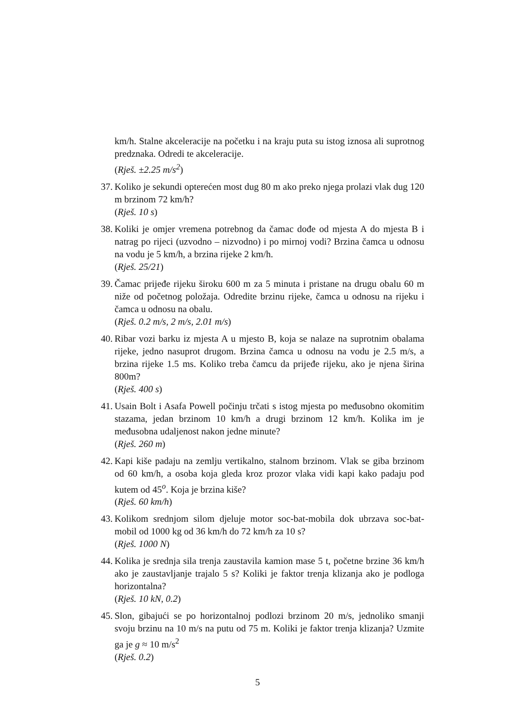km/h. Stalne akceleracije na početku i na kraju puta su istog iznosa ali suprotnog predznaka. Odredi te akceleracije.
(Rješ. ±2.25 m/s<sup>2</sup>)
37. Koliko je sekundi opterećen most dug 80 m ako preko njega prolazi vlak dug 120 m brzinom 72 km/h?
(Rješ. 10 s)
38. Koliki je omjer vremena potrebnog da čamac dođe od mjesta A do mjesta B i natrag po rijeci (uzvodno – nizvodno) i po mirnoj vodi? Brzina čamca u odnosu na vodu je 5 km/h, a brzina rijeke 2 km/h.
(Rješ. 25/21)
39. Čamac prijeđe rijeku široku 600 m za 5 minuta i pristane na drugu obalu 60 m niže od početnog položaja. Odredite brzinu rijeke, čamca u odnosu na rijeku i čamca u odnosu na obalu.
(Rješ. 0.2 m/s, 2 m/s, 2.01 m/s)
40. Ribar vozi barku iz mjesta A u mjesto B, koja se nalaze na suprotnim obalama rijeke, jedno nasuprot drugom. Brzina čamca u odnosu na vodu je 2.5 m/s, a brzina rijeke 1.5 ms. Koliko treba čamcu da prijeđe rijeku, ako je njena širina 800m?
(Rješ. 400 s)
41. Usain Bolt i Asafa Powell počinju trčati s istog mjesta po međusobno okomitim stazama, jedan brzinom 10 km/h a drugi brzinom 12 km/h. Kolika im je međusobna udaljenost nakon jedne minute?
(Rješ. 260 m)
42. Kapi kiše padaju na zemlju vertikalno, stalnom brzinom. Vlak se giba brzinom od 60 km/h, a osoba koja gleda kroz prozor vlaka vidi kapi kako padaju pod kutem od 45<sup>o</sup>. Koja je brzina kiše?
(Rješ. 60 km/h)
43. Kolikom srednjom silom djeluje motor soc-bat-mobila dok ubrzava soc-bat-mobil od 1000 kg od 36 km/h do 72 km/h za 10 s?
(Rješ. 1000 N)
44. Kolika je srednja sila trenja zaustavila kamion mase 5 t, početne brzine 36 km/h ako je zaustavljanje trajalo 5 s? Koliki je faktor trenja klizanja ako je podloga horizontalna?
(Rješ. 10 kN, 0.2)
45. Slon, gibajući se po horizontalnoj podlozi brzinom 20 m/s, jednoliko smanji svoju brzinu na 10 m/s na putu od 75 m. Koliki je faktor trenja klizanja? Uzmite ga je g ≈ 10 m/s<sup>2</sup>
(Rješ. 0.2)
5